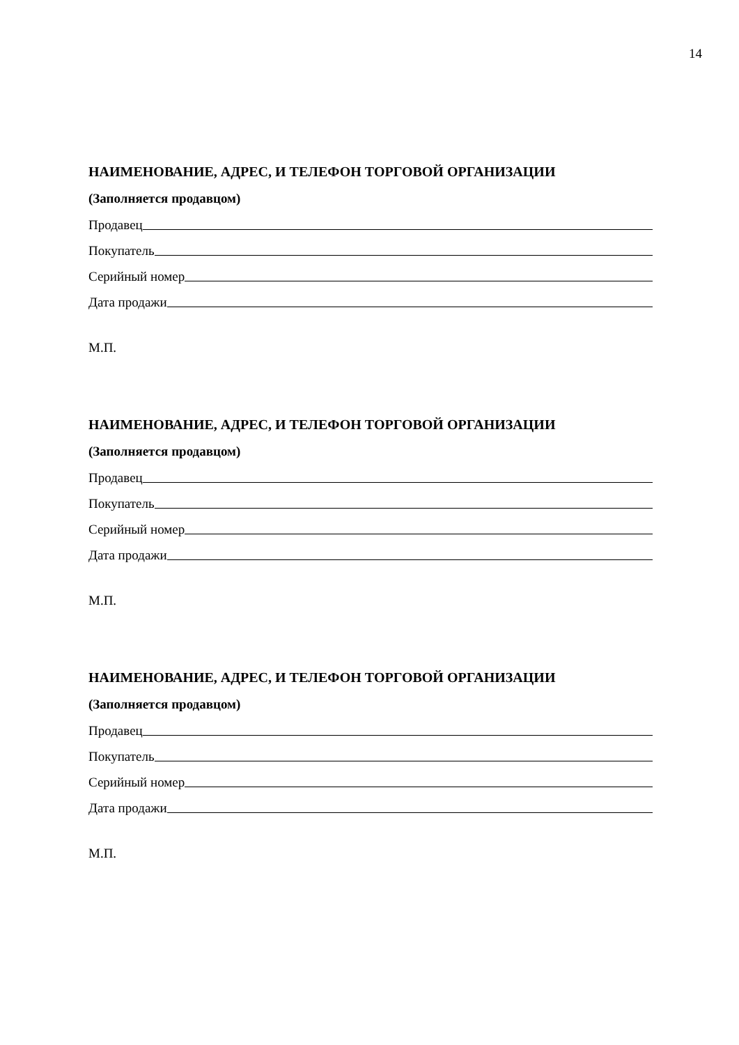14
НАИМЕНОВАНИЕ, АДРЕС, И ТЕЛЕФОН ТОРГОВОЙ ОРГАНИЗАЦИИ
(Заполняется продавцом)
Продавец
Покупатель
Серийный номер
Дата продажи
М.П.
НАИМЕНОВАНИЕ, АДРЕС, И ТЕЛЕФОН ТОРГОВОЙ ОРГАНИЗАЦИИ
(Заполняется продавцом)
Продавец
Покупатель
Серийный номер
Дата продажи
М.П.
НАИМЕНОВАНИЕ, АДРЕС, И ТЕЛЕФОН ТОРГОВОЙ ОРГАНИЗАЦИИ
(Заполняется продавцом)
Продавец
Покупатель
Серийный номер
Дата продажи
М.П.